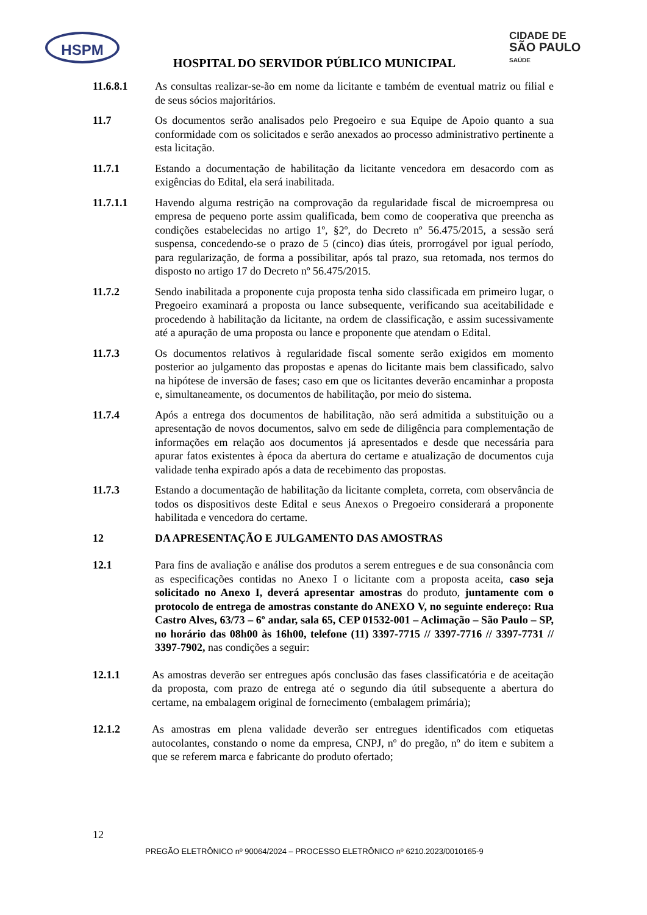HSPM
CIDADE DE
SÃO PAULO
SAÚDE
HOSPITAL DO SERVIDOR PÚBLICO MUNICIPAL
11.6.8.1 As consultas realizar-se-ão em nome da licitante e também de eventual matriz ou filial e de seus sócios majoritários.
11.7 Os documentos serão analisados pelo Pregoeiro e sua Equipe de Apoio quanto a sua conformidade com os solicitados e serão anexados ao processo administrativo pertinente a esta licitação.
11.7.1 Estando a documentação de habilitação da licitante vencedora em desacordo com as exigências do Edital, ela será inabilitada.
11.7.1.1 Havendo alguma restrição na comprovação da regularidade fiscal de microempresa ou empresa de pequeno porte assim qualificada, bem como de cooperativa que preencha as condições estabelecidas no artigo 1º, §2º, do Decreto nº 56.475/2015, a sessão será suspensa, concedendo-se o prazo de 5 (cinco) dias úteis, prorrogável por igual período, para regularização, de forma a possibilitar, após tal prazo, sua retomada, nos termos do disposto no artigo 17 do Decreto nº 56.475/2015.
11.7.2 Sendo inabilitada a proponente cuja proposta tenha sido classificada em primeiro lugar, o Pregoeiro examinará a proposta ou lance subsequente, verificando sua aceitabilidade e procedendo à habilitação da licitante, na ordem de classificação, e assim sucessivamente até a apuração de uma proposta ou lance e proponente que atendam o Edital.
11.7.3 Os documentos relativos à regularidade fiscal somente serão exigidos em momento posterior ao julgamento das propostas e apenas do licitante mais bem classificado, salvo na hipótese de inversão de fases; caso em que os licitantes deverão encaminhar a proposta e, simultaneamente, os documentos de habilitação, por meio do sistema.
11.7.4 Após a entrega dos documentos de habilitação, não será admitida a substituição ou a apresentação de novos documentos, salvo em sede de diligência para complementação de informações em relação aos documentos já apresentados e desde que necessária para apurar fatos existentes à época da abertura do certame e atualização de documentos cuja validade tenha expirado após a data de recebimento das propostas.
11.7.3 Estando a documentação de habilitação da licitante completa, correta, com observância de todos os dispositivos deste Edital e seus Anexos o Pregoeiro considerará a proponente habilitada e vencedora do certame.
12 DA APRESENTAÇÃO E JULGAMENTO DAS AMOSTRAS
12.1 Para fins de avaliação e análise dos produtos a serem entregues e de sua consonância com as especificações contidas no Anexo I o licitante com a proposta aceita, caso seja solicitado no Anexo I, deverá apresentar amostras do produto, juntamente com o protocolo de entrega de amostras constante do ANEXO V, no seguinte endereço: Rua Castro Alves, 63/73 – 6º andar, sala 65, CEP 01532-001 – Aclimação – São Paulo – SP, no horário das 08h00 às 16h00, telefone (11) 3397-7715 // 3397-7716 // 3397-7731 // 3397-7902, nas condições a seguir:
12.1.1 As amostras deverão ser entregues após conclusão das fases classificatória e de aceitação da proposta, com prazo de entrega até o segundo dia útil subsequente a abertura do certame, na embalagem original de fornecimento (embalagem primária);
12.1.2 As amostras em plena validade deverão ser entregues identificados com etiquetas autocolantes, constando o nome da empresa, CNPJ, nº do pregão, nº do item e subitem a que se referem marca e fabricante do produto ofertado;
12
PREGÃO ELETRÔNICO nº 90064/2024 – PROCESSO ELETRÔNICO nº 6210.2023/0010165-9